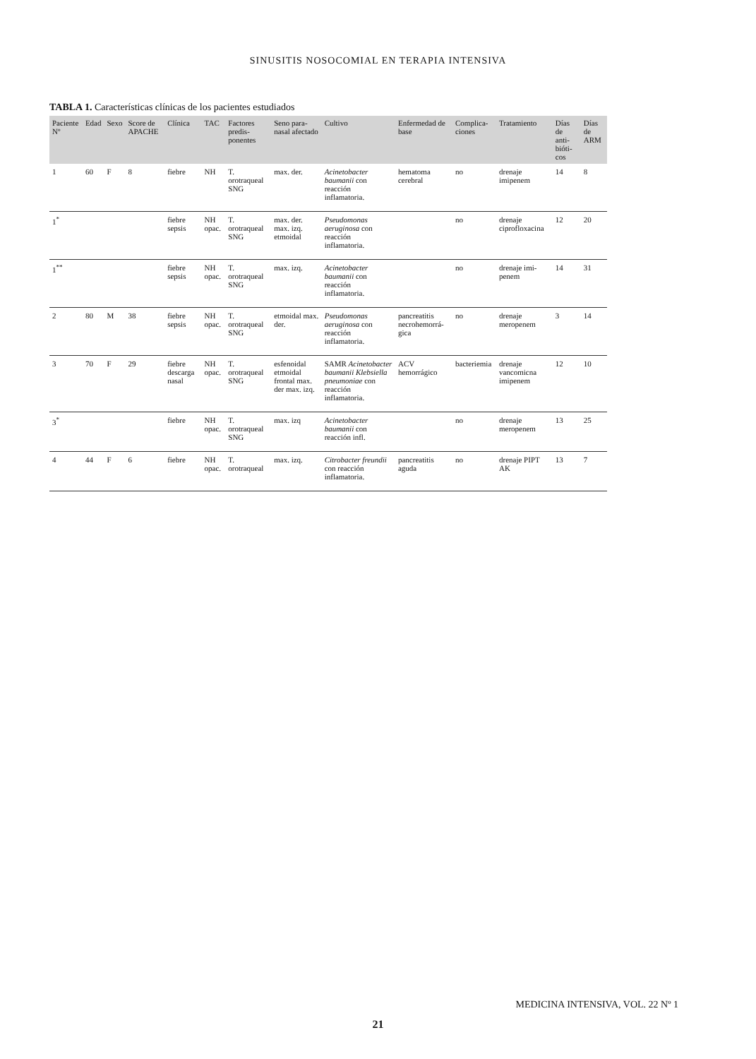SINUSITIS NOSOCOMIAL EN TERAPIA INTENSIVA
TABLA 1. Características clínicas de los pacientes estudiados
| Paciente Nº | Edad | Sexo | Score de APACHE | Clínica | TAC | Factores predis-ponentes | Seno para-nasal afectado | Cultivo | Enfermedad de base | Complica-ciones | Tratamiento | Días de anti-bióti-cos | Días de ARM |
| --- | --- | --- | --- | --- | --- | --- | --- | --- | --- | --- | --- | --- | --- |
| 1 | 60 | F | 8 | fiebre | NH | T. orotraqueal SNG | max. der. | Acinetobacter baumanii con reacción inflamatoria. | hematoma cerebral | no | drenaje imipenem | 14 | 8 |
| 1<sup>*</sup> | | | | fiebre sepsis | NH opac. | T. orotraqueal SNG | max. der. max. izq. etmoidal | Pseudomonas aeruginosa con reacción inflamatoria. | | no | drenaje ciprofloxacina | 12 | 20 |
| 1<sup>**</sup> | | | | fiebre sepsis | NH opac. | T. orotraqueal SNG | max. izq. | Acinetobacter baumanii con reacción inflamatoria. | | no | drenaje imi-penem | 14 | 31 |
| 2 | 80 | M | 38 | fiebre sepsis | NH opac. | T. orotraqueal SNG | etmoidal max. der. | Pseudomonas aeruginosa con reacción inflamatoria. | pancreatitis necrohemorrá-gica | no | drenaje meropenem | 3 | 14 |
| 3 | 70 | F | 29 | fiebre descarga nasal | NH opac. | T. orotraqueal SNG | esfenoidal etmoidal frontal max. der max. izq. | SAMR Acinetobacter baumanii Klebsiella pneumoniae con reacción inflamatoria. | ACV hemorrágico | bacteriemia | drenaje vancomicna imipenem | 12 | 10 |
| 3<sup>*</sup> | | | | fiebre | NH opac. | T. orotraqueal SNG | max. izq | Acinetobacter baumanii con reacción infl. | | no | drenaje meropenem | 13 | 25 |
| 4 | 44 | F | 6 | fiebre | NH opac. | T. orotraqueal | max. izq. | Citrobacter freundii con reacción inflamatoria. | pancreatitis aguda | no | drenaje PIPT AK | 13 | 7 |
MEDICINA INTENSIVA, VOL. 22 Nº 1
21